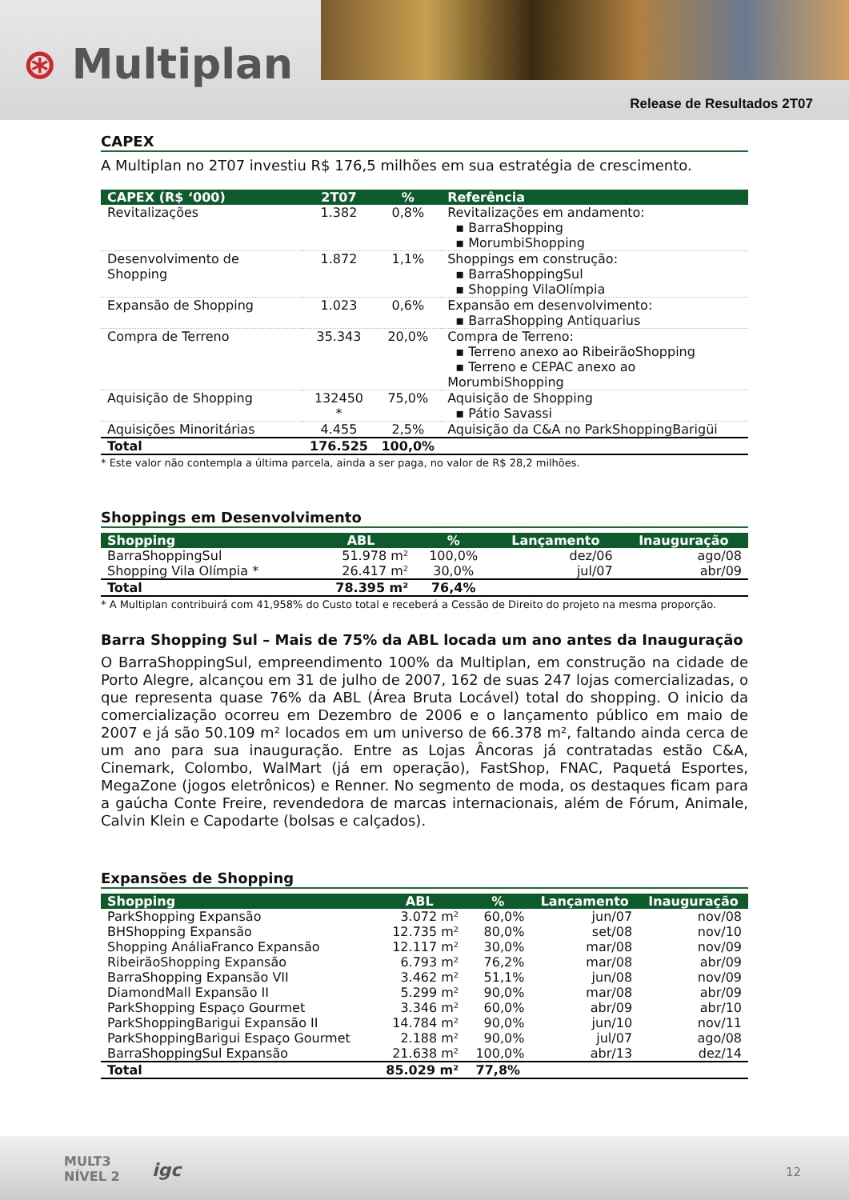⊛ Multiplan
Release de Resultados 2T07
CAPEX
A Multiplan no 2T07 investiu R$ 176,5 milhões em sua estratégia de crescimento.
| CAPEX (R$ ‘000) | 2T07 | % | Referência |
| --- | --- | --- | --- |
| Revitalizações | 1.382 | 0,8% | Revitalizações em andamento: ▪ BarraShopping ▪ MorumbiShopping |
| Desenvolvimento de Shopping | 1.872 | 1,1% | Shoppings em construção: ▪ BarraShoppingSul ▪ Shopping VilaOlímpia |
| Expansão de Shopping | 1.023 | 0,6% | Expansão em desenvolvimento: ▪ BarraShopping Antiquarius |
| Compra de Terreno | 35.343 | 20,0% | Compra de Terreno: ▪ Terreno anexo ao RibeirãoShopping ▪ Terreno e CEPAC anexo ao MorumbiShopping |
| Aquisição de Shopping | 132450 * | 75,0% | Aquisição de Shopping ▪ Pátio Savassi |
| Aquisições Minoritárias | 4.455 | 2,5% | Aquisição da C&A no ParkShoppingBarigüi |
| Total | 176.525 | 100,0% | |
* Este valor não contempla a última parcela, ainda a ser paga, no valor de R$ 28,2 milhões.
Shoppings em Desenvolvimento
| Shopping | ABL | % | Lançamento | Inauguração |
| --- | --- | --- | --- | --- |
| BarraShoppingSul | 51.978 m² | 100,0% | dez/06 | ago/08 |
| Shopping Vila Olímpia * | 26.417 m² | 30,0% | jul/07 | abr/09 |
| Total | 78.395 m² | 76,4% | | |
* A Multiplan contribuirá com 41,958% do Custo total e receberá a Cessão de Direito do projeto na mesma proporção.
Barra Shopping Sul – Mais de 75% da ABL locada um ano antes da Inauguração
O BarraShoppingSul, empreendimento 100% da Multiplan, em construção na cidade de Porto Alegre, alcançou em 31 de julho de 2007, 162 de suas 247 lojas comercializadas, o que representa quase 76% da ABL (Área Bruta Locável) total do shopping. O inicio da comercialização ocorreu em Dezembro de 2006 e o lançamento público em maio de 2007 e já são 50.109 m² locados em um universo de 66.378 m², faltando ainda cerca de um ano para sua inauguração. Entre as Lojas Âncoras já contratadas estão C&A, Cinemark, Colombo, WalMart (já em operação), FastShop, FNAC, Paquetá Esportes, MegaZone (jogos eletrônicos) e Renner. No segmento de moda, os destaques ficam para a gaúcha Conte Freire, revendedora de marcas internacionais, além de Fórum, Animale, Calvin Klein e Capodarte (bolsas e calçados).
Expansões de Shopping
| Shopping | ABL | % | Lançamento | Inauguração |
| --- | --- | --- | --- | --- |
| ParkShopping Expansão | 3.072 m² | 60,0% | jun/07 | nov/08 |
| BHShopping Expansão | 12.735 m² | 80,0% | set/08 | nov/10 |
| Shopping AnáliaFranco Expansão | 12.117 m² | 30,0% | mar/08 | nov/09 |
| RibeirãoShopping Expansão | 6.793 m² | 76,2% | mar/08 | abr/09 |
| BarraShopping Expansão VII | 3.462 m² | 51,1% | jun/08 | nov/09 |
| DiamondMall Expansão II | 5.299 m² | 90,0% | mar/08 | abr/09 |
| ParkShopping Espaço Gourmet | 3.346 m² | 60,0% | abr/09 | abr/10 |
| ParkShoppingBarigui Expansão II | 14.784 m² | 90,0% | jun/10 | nov/11 |
| ParkShoppingBarigui Espaço Gourmet | 2.188 m² | 90,0% | jul/07 | ago/08 |
| BarraShoppingSul Expansão | 21.638 m² | 100,0% | abr/13 | dez/14 |
| Total | 85.029 m² | 77,8% | | |
MULT3
NÍVEL 2
igc 12